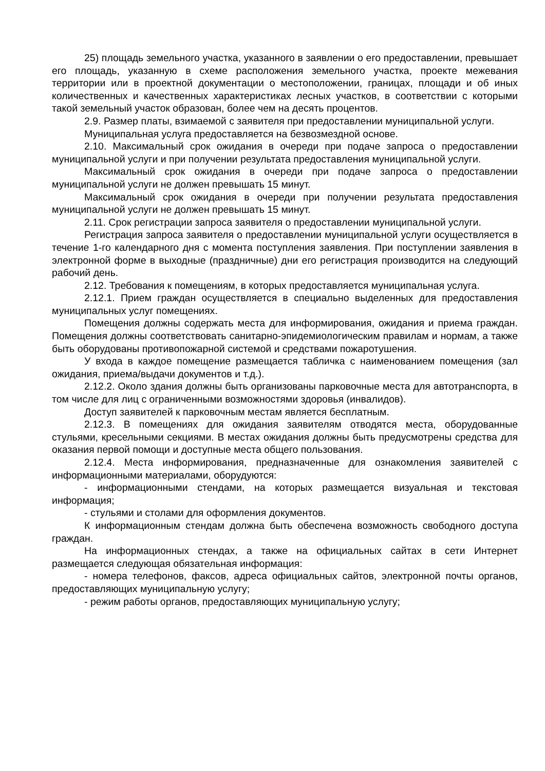25) площадь земельного участка, указанного в заявлении о его предоставлении, превышает его площадь, указанную в схеме расположения земельного участка, проекте межевания территории или в проектной документации о местоположении, границах, площади и об иных количественных и качественных характеристиках лесных участков, в соответствии с которыми такой земельный участок образован, более чем на десять процентов.
2.9. Размер платы, взимаемой с заявителя при предоставлении муниципальной услуги.
Муниципальная услуга предоставляется на безвозмездной основе.
2.10. Максимальный срок ожидания в очереди при подаче запроса о предоставлении муниципальной услуги и при получении результата предоставления муниципальной услуги.
Максимальный срок ожидания в очереди при подаче запроса о предоставлении муниципальной услуги не должен превышать 15 минут.
Максимальный срок ожидания в очереди при получении результата предоставления муниципальной услуги не должен превышать 15 минут.
2.11. Срок регистрации запроса заявителя о предоставлении муниципальной услуги.
Регистрация запроса заявителя о предоставлении муниципальной услуги осуществляется в течение 1-го календарного дня с момента поступления заявления. При поступлении заявления в электронной форме в выходные (праздничные) дни его регистрация производится на следующий рабочий день.
2.12. Требования к помещениям, в которых предоставляется муниципальная услуга.
2.12.1. Прием граждан осуществляется в специально выделенных для предоставления муниципальных услуг помещениях.
Помещения должны содержать места для информирования, ожидания и приема граждан. Помещения должны соответствовать санитарно-эпидемиологическим правилам и нормам, а также быть оборудованы противопожарной системой и средствами пожаротушения.
У входа в каждое помещение размещается табличка с наименованием помещения (зал ожидания, приема/выдачи документов и т.д.).
2.12.2. Около здания должны быть организованы парковочные места для автотранспорта, в том числе для лиц с ограниченными возможностями здоровья (инвалидов).
Доступ заявителей к парковочным местам является бесплатным.
2.12.3. В помещениях для ожидания заявителям отводятся места, оборудованные стульями, кресельными секциями. В местах ожидания должны быть предусмотрены средства для оказания первой помощи и доступные места общего пользования.
2.12.4. Места информирования, предназначенные для ознакомления заявителей с информационными материалами, оборудуются:
- информационными стендами, на которых размещается визуальная и текстовая информация;
- стульями и столами для оформления документов.
К информационным стендам должна быть обеспечена возможность свободного доступа граждан.
На информационных стендах, а также на официальных сайтах в сети Интернет размещается следующая обязательная информация:
- номера телефонов, факсов, адреса официальных сайтов, электронной почты органов, предоставляющих муниципальную услугу;
- режим работы органов, предоставляющих муниципальную услугу;